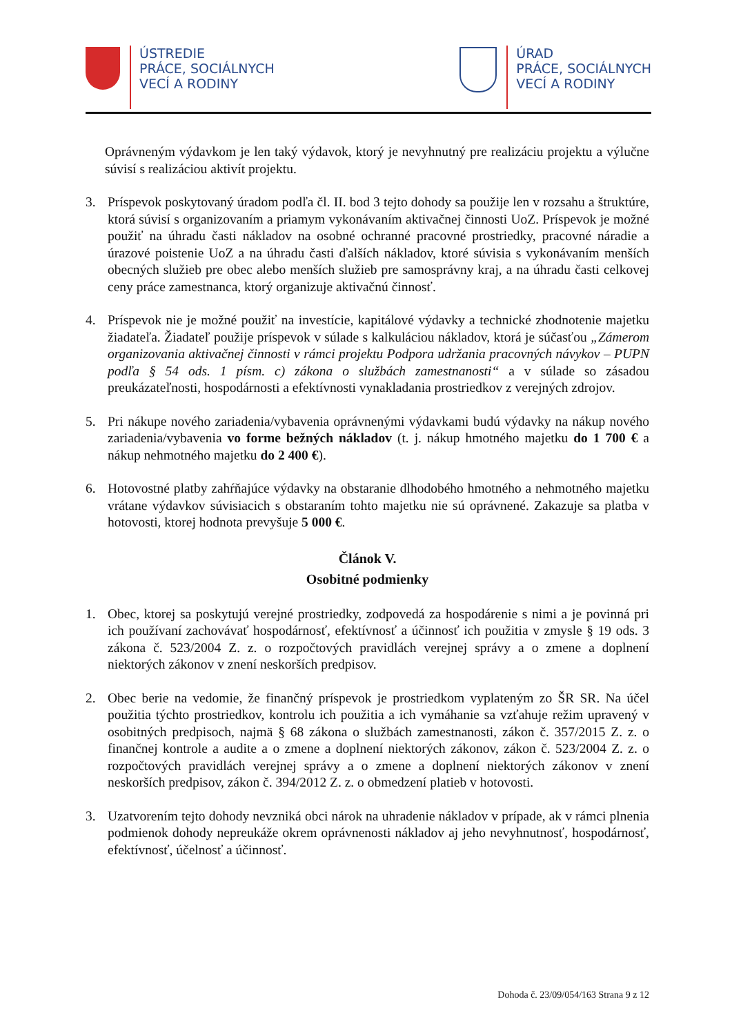ÚSTREDIE
PRÁCE, SOCIÁLNYCH
VECÍ A RODINY
ÚRAD
PRÁCE, SOCIÁLNYCH
VECÍ A RODINY
Oprávneným výdavkom je len taký výdavok, ktorý je nevyhnutný pre realizáciu projektu a výlučne súvisí s realizáciou aktivít projektu.
3. Príspevok poskytovaný úradom podľa čl. II. bod 3 tejto dohody sa použije len v rozsahu a štruktúre, ktorá súvisí s organizovaním a priamym vykonávaním aktivačnej činnosti UoZ. Príspevok je možné použiť na úhradu časti nákladov na osobné ochranné pracovné prostriedky, pracovné náradie a úrazové poistenie UoZ a na úhradu časti ďalších nákladov, ktoré súvisia s vykonávaním menších obecných služieb pre obec alebo menších služieb pre samosprávny kraj, a na úhradu časti celkovej ceny práce zamestnanca, ktorý organizuje aktivačnú činnosť.
4. Príspevok nie je možné použiť na investície, kapitálové výdavky a technické zhodnotenie majetku žiadateľa. Žiadateľ použije príspevok v súlade s kalkuláciou nákladov, ktorá je súčasťou „Zámerom organizovania aktivačnej činnosti v rámci projektu Podpora udržania pracovných návykov – PUPN podľa § 54 ods. 1 písm. c) zákona o službách zamestnanosti“ a v súlade so zásadou preukázateľnosti, hospodárnosti a efektívnosti vynakladania prostriedkov z verejných zdrojov.
5. Pri nákupe nového zariadenia/vybavenia oprávnenými výdavkami budú výdavky na nákup nového zariadenia/vybavenia vo forme bežných nákladov (t. j. nákup hmotného majetku do 1 700 € a nákup nehmotného majetku do 2 400 €).
6. Hotovostné platby zahŕňajúce výdavky na obstaranie dlhodobého hmotného a nehmotného majetku vrátane výdavkov súvisiacich s obstaraním tohto majetku nie sú oprávnené. Zakazuje sa platba v hotovosti, ktorej hodnota prevyšuje 5 000 €.
Článok V.
Osobitné podmienky
1. Obec, ktorej sa poskytujú verejné prostriedky, zodpovedá za hospodárenie s nimi a je povinná pri ich používaní zachovávať hospodárnosť, efektívnosť a účinnosť ich použitia v zmysle § 19 ods. 3 zákona č. 523/2004 Z. z. o rozpočtových pravidlách verejnej správy a o zmene a doplnení niektorých zákonov v znení neskorších predpisov.
2. Obec berie na vedomie, že finančný príspevok je prostriedkom vyplateným zo ŠR SR. Na účel použitia týchto prostriedkov, kontrolu ich použitia a ich vymáhanie sa vzťahuje režim upravený v osobitných predpisoch, najmä § 68 zákona o službách zamestnanosti, zákon č. 357/2015 Z. z. o finančnej kontrole a audite a o zmene a doplnení niektorých zákonov, zákon č. 523/2004 Z. z. o rozpočtových pravidlách verejnej správy a o zmene a doplnení niektorých zákonov v znení neskorších predpisov, zákon č. 394/2012 Z. z. o obmedzení platieb v hotovosti.
3. Uzatvorením tejto dohody nevzniká obci nárok na uhradenie nákladov v prípade, ak v rámci plnenia podmienok dohody nepreukáže okrem oprávnenosti nákladov aj jeho nevyhnutnosť, hospodárnosť, efektívnosť, účelnosť a účinnosť.
Dohoda č. 23/09/054/163 Strana 9 z 12